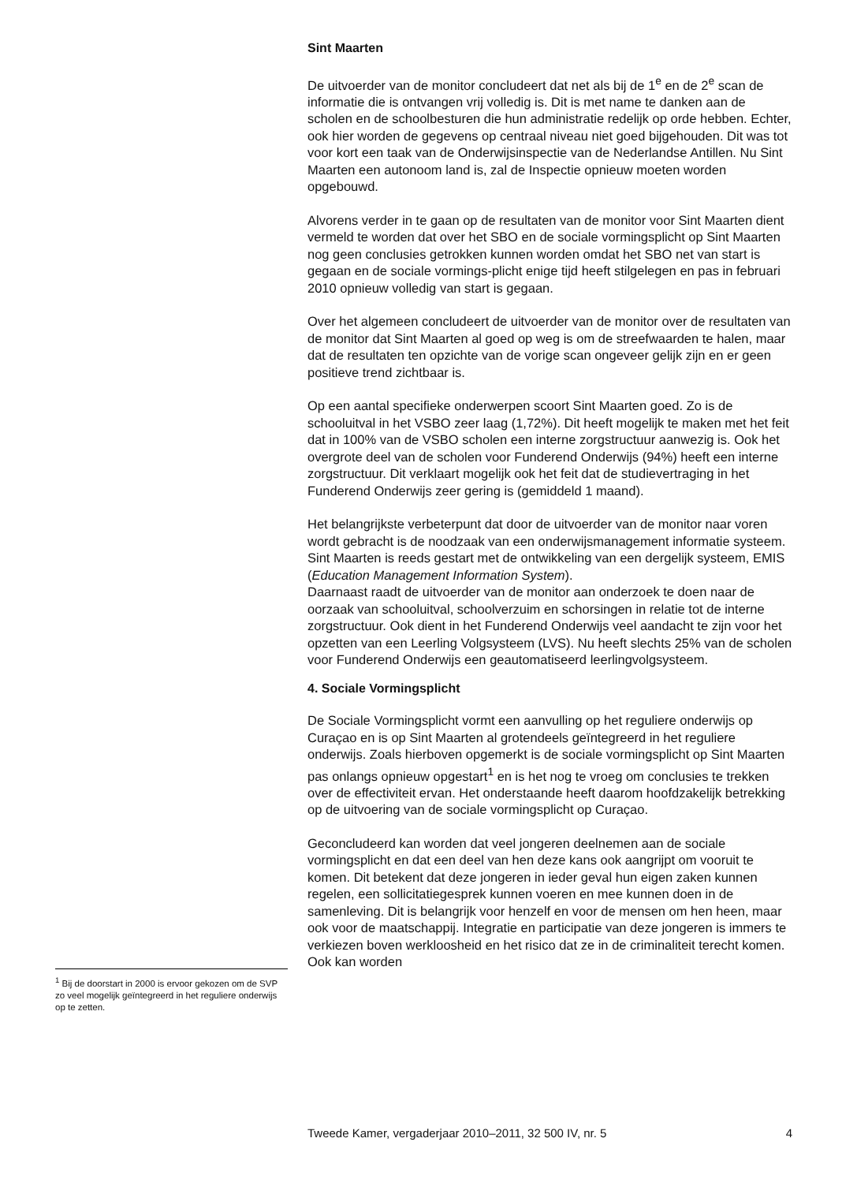Sint Maarten
De uitvoerder van de monitor concludeert dat net als bij de 1<sup>e</sup> en de 2<sup>e</sup> scan de informatie die is ontvangen vrij volledig is. Dit is met name te danken aan de scholen en de schoolbesturen die hun administratie redelijk op orde hebben. Echter, ook hier worden de gegevens op centraal niveau niet goed bijgehouden. Dit was tot voor kort een taak van de Onderwijsinspectie van de Nederlandse Antillen. Nu Sint Maarten een autonoom land is, zal de Inspectie opnieuw moeten worden opgebouwd.
Alvorens verder in te gaan op de resultaten van de monitor voor Sint Maarten dient vermeld te worden dat over het SBO en de sociale vormingsplicht op Sint Maarten nog geen conclusies getrokken kunnen worden omdat het SBO net van start is gegaan en de sociale vormings-plicht enige tijd heeft stilgelegen en pas in februari 2010 opnieuw volledig van start is gegaan.
Over het algemeen concludeert de uitvoerder van de monitor over de resultaten van de monitor dat Sint Maarten al goed op weg is om de streefwaarden te halen, maar dat de resultaten ten opzichte van de vorige scan ongeveer gelijk zijn en er geen positieve trend zichtbaar is.
Op een aantal specifieke onderwerpen scoort Sint Maarten goed. Zo is de schooluitval in het VSBO zeer laag (1,72%). Dit heeft mogelijk te maken met het feit dat in 100% van de VSBO scholen een interne zorgstructuur aanwezig is. Ook het overgrote deel van de scholen voor Funderend Onderwijs (94%) heeft een interne zorgstructuur. Dit verklaart mogelijk ook het feit dat de studievertraging in het Funderend Onderwijs zeer gering is (gemiddeld 1 maand).
Het belangrijkste verbeterpunt dat door de uitvoerder van de monitor naar voren wordt gebracht is de noodzaak van een onderwijsmanagement informatie systeem. Sint Maarten is reeds gestart met de ontwikkeling van een dergelijk systeem, EMIS (Education Management Information System).
Daarnaast raadt de uitvoerder van de monitor aan onderzoek te doen naar de oorzaak van schooluitval, schoolverzuim en schorsingen in relatie tot de interne zorgstructuur. Ook dient in het Funderend Onderwijs veel aandacht te zijn voor het opzetten van een Leerling Volgsysteem (LVS). Nu heeft slechts 25% van de scholen voor Funderend Onderwijs een geautomatiseerd leerlingvolgsysteem.
4. Sociale Vormingsplicht
De Sociale Vormingsplicht vormt een aanvulling op het reguliere onderwijs op Curaçao en is op Sint Maarten al grotendeels geïntegreerd in het reguliere onderwijs. Zoals hierboven opgemerkt is de sociale vormingsplicht op Sint Maarten pas onlangs opnieuw opgestart<sup>1</sup> en is het nog te vroeg om conclusies te trekken over de effectiviteit ervan. Het onderstaande heeft daarom hoofdzakelijk betrekking op de uitvoering van de sociale vormingsplicht op Curaçao.
Geconcludeerd kan worden dat veel jongeren deelnemen aan de sociale vormingsplicht en dat een deel van hen deze kans ook aangrijpt om vooruit te komen. Dit betekent dat deze jongeren in ieder geval hun eigen zaken kunnen regelen, een sollicitatiegesprek kunnen voeren en mee kunnen doen in de samenleving. Dit is belangrijk voor henzelf en voor de mensen om hen heen, maar ook voor de maatschappij. Integratie en participatie van deze jongeren is immers te verkiezen boven werkloosheid en het risico dat ze in de criminaliteit terecht komen. Ook kan worden
<sup>1</sup> Bij de doorstart in 2000 is ervoor gekozen om de SVP zo veel mogelijk geïntegreerd in het reguliere onderwijs op te zetten.
Tweede Kamer, vergaderjaar 2010–2011, 32 500 IV, nr. 5 4